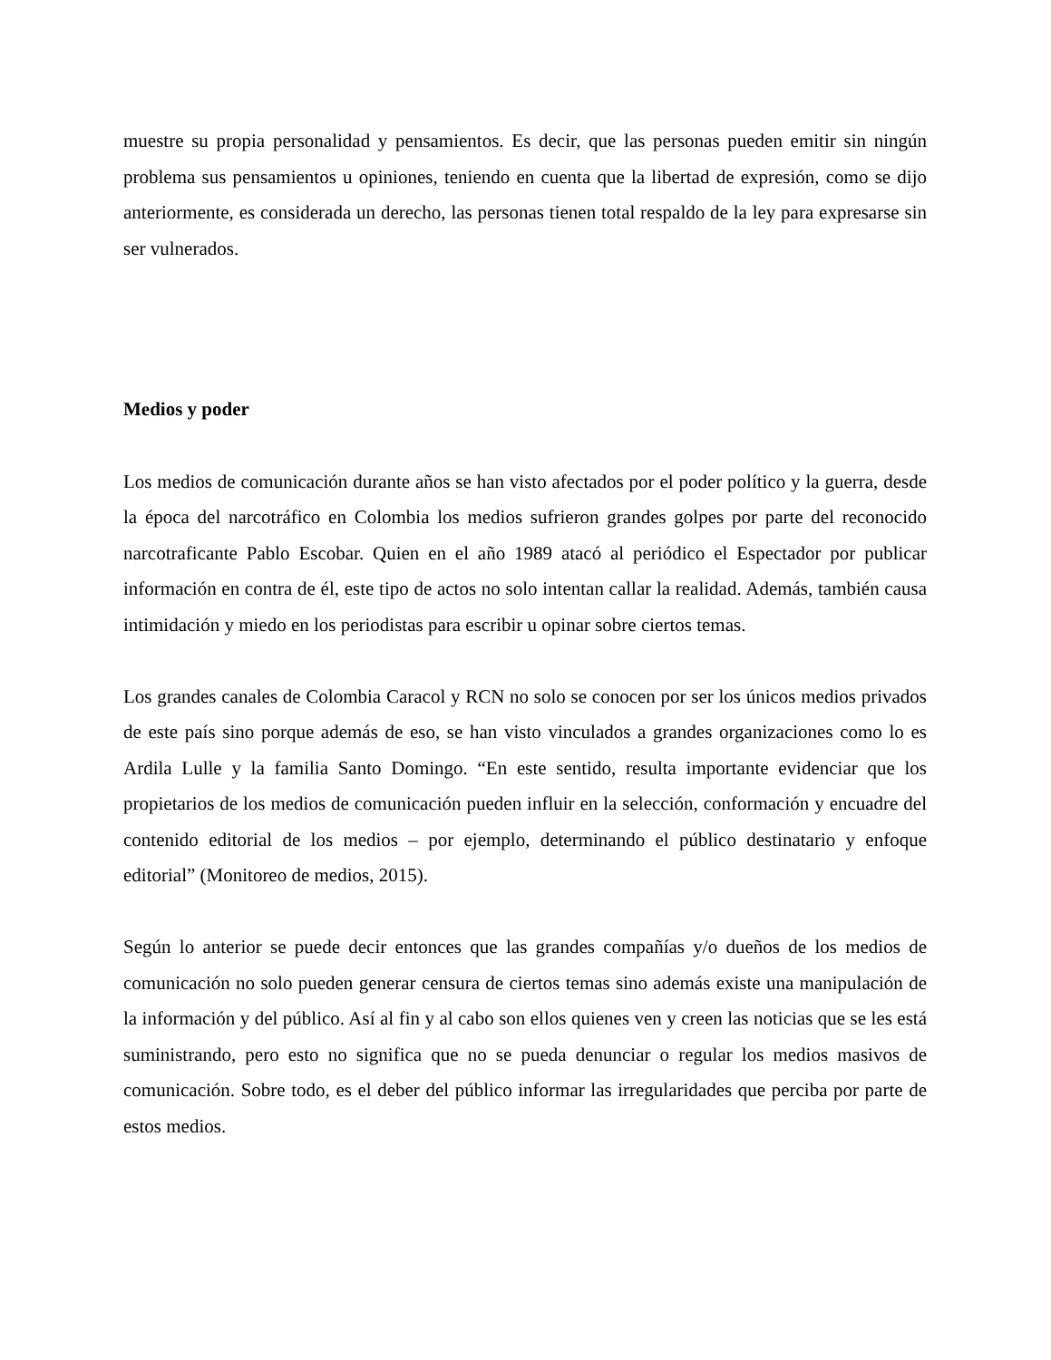muestre su propia personalidad y pensamientos. Es decir, que las personas pueden emitir sin ningún problema sus pensamientos u opiniones, teniendo en cuenta que la libertad de expresión, como se dijo anteriormente, es considerada un derecho, las personas tienen total respaldo de la ley para expresarse sin ser vulnerados.
Medios y poder
Los medios de comunicación durante años se han visto afectados por el poder político y la guerra, desde la época del narcotráfico en Colombia los medios sufrieron grandes golpes por parte del reconocido narcotraficante Pablo Escobar. Quien en el año 1989 atacó al periódico el Espectador por publicar información en contra de él, este tipo de actos no solo intentan callar la realidad. Además, también causa intimidación y miedo en los periodistas para escribir u opinar sobre ciertos temas.
Los grandes canales de Colombia Caracol y RCN no solo se conocen por ser los únicos medios privados de este país sino porque además de eso, se han visto vinculados a grandes organizaciones como lo es Ardila Lulle y la familia Santo Domingo. “En este sentido, resulta importante evidenciar que los propietarios de los medios de comunicación pueden influir en la selección, conformación y encuadre del contenido editorial de los medios – por ejemplo, determinando el público destinatario y enfoque editorial” (Monitoreo de medios, 2015).
Según lo anterior se puede decir entonces que las grandes compañías y/o dueños de los medios de comunicación no solo pueden generar censura de ciertos temas sino además existe una manipulación de la información y del público. Así al fin y al cabo son ellos quienes ven y creen las noticias que se les está suministrando, pero esto no significa que no se pueda denunciar o regular los medios masivos de comunicación. Sobre todo, es el deber del público informar las irregularidades que perciba por parte de estos medios.